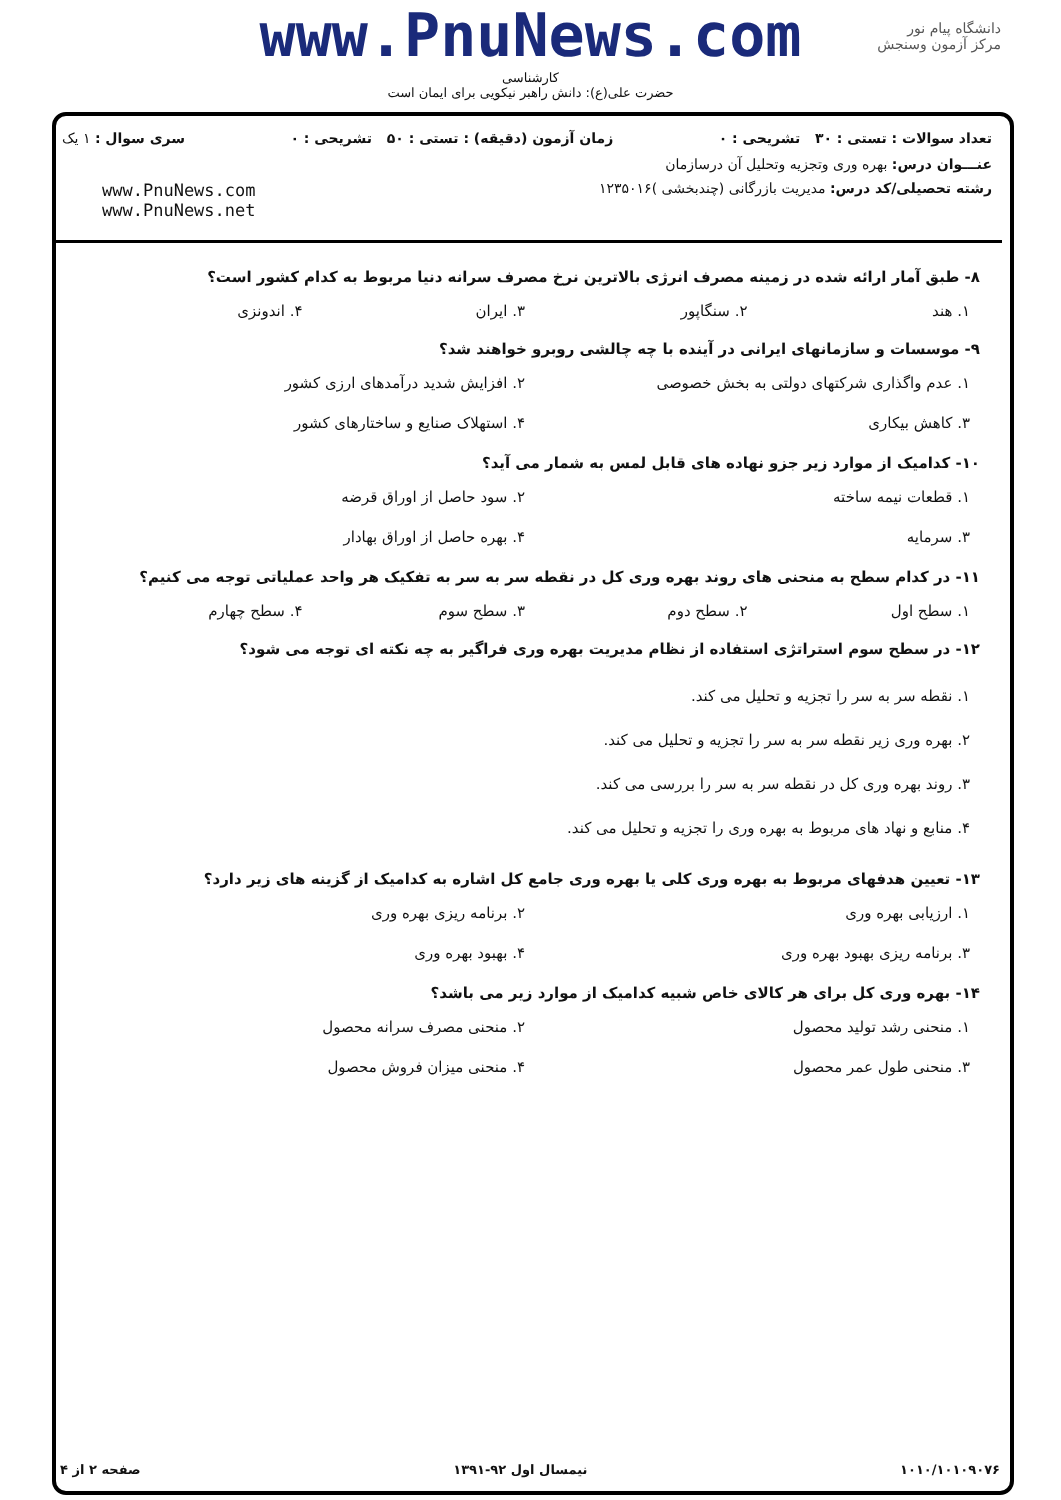www.PnuNews.com
کارشناسی
حضرت علی(ع): دانش راهبر نیکویی برای ایمان است
دانشگاه پیام نور
مرکز آزمون وسنجش
تعداد سوالات : تستی : ۳۰ تشریحی : ۰ زمان آزمون (دقیقه) : تستی : ۵۰ تشریحی : ۰ سری سوال : ۱ یک
عنـــوان درس: بهره وری وتجزیه وتحلیل آن درسازمان
رشته تحصیلی/کد درس: مدیریت بازرگانی (چندبخشی )۱۲۳۵۰۱۶
www.PnuNews.com
www.PnuNews.net
۸- طبق آمار ارائه شده در زمینه مصرف انرژی بالاترین نرخ مصرف سرانه دنیا مربوط به کدام کشور است؟
۱. هند ۲. سنگاپور ۳. ایران ۴. اندونزی
۹- موسسات و سازمانهای ایرانی در آینده با چه چالشی روبرو خواهند شد؟
۱. عدم واگذاری شرکتهای دولتی به بخش خصوصی ۲. افزایش شدید درآمدهای ارزی کشور ۳. کاهش بیکاری ۴. استهلاک صنایع و ساختارهای کشور
۱۰- کدامیک از موارد زیر جزو نهاده های قابل لمس به شمار می آید؟
۱. قطعات نیمه ساخته ۲. سود حاصل از اوراق قرضه ۳. سرمایه ۴. بهره حاصل از اوراق بهادار
۱۱- در کدام سطح به منحنی های روند بهره وری کل در نقطه سر به سر به تفکیک هر واحد عملیاتی توجه می کنیم؟
۱. سطح اول ۲. سطح دوم ۳. سطح سوم ۴. سطح چهارم
۱۲- در سطح سوم استراتژی استفاده از نظام مدیریت بهره وری فراگیر به چه نکته ای توجه می شود؟
۱. نقطه سر به سر را تجزیه و تحلیل می کند.
۲. بهره وری زیر نقطه سر به سر را تجزیه و تحلیل می کند.
۳. روند بهره وری کل در نقطه سر به سر را بررسی می کند.
۴. منابع و نهاد های مربوط به بهره وری را تجزیه و تحلیل می کند.
۱۳- تعیین هدفهای مربوط به بهره وری کلی یا بهره وری جامع کل اشاره به کدامیک از گزینه های زیر دارد؟
۱. ارزیابی بهره وری ۲. برنامه ریزی بهره وری ۳. برنامه ریزی بهبود بهره وری ۴. بهبود بهره وری
۱۴- بهره وری کل برای هر کالای خاص شبیه کدامیک از موارد زیر می باشد؟
۱. منحنی رشد تولید محصول ۲. منحنی مصرف سرانه محصول ۳. منحنی طول عمر محصول ۴. منحنی میزان فروش محصول
۱۰۱۰/۱۰۱۰۹۰۷۶ نیمسال اول ۹۲-۱۳۹۱ صفحه ۲ از ۴